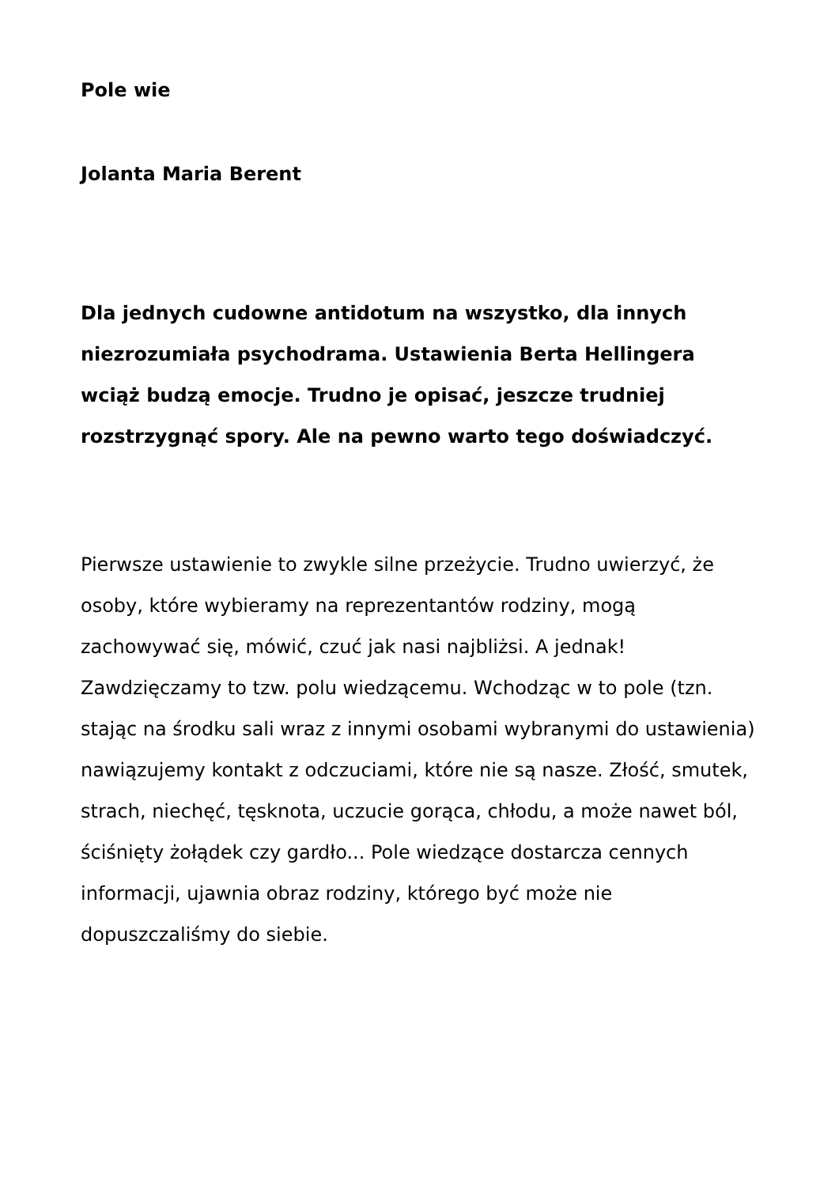Pole wie
Jolanta Maria Berent
Dla jednych cudowne antidotum na wszystko, dla innych niezrozumiała psychodrama. Ustawienia Berta Hellingera wciąż budzą emocje. Trudno je opisać, jeszcze trudniej rozstrzygnąć spory. Ale na pewno warto tego doświadczyć.
Pierwsze ustawienie to zwykle silne przeżycie. Trudno uwierzyć, że osoby, które wybieramy na reprezentantów rodziny, mogą zachowywać się, mówić, czuć jak nasi najbliżsi. A jednak! Zawdzięczamy to tzw. polu wiedzącemu. Wchodząc w to pole (tzn. stając na środku sali wraz z innymi osobami wybranymi do ustawienia) nawiązujemy kontakt z odczuciami, które nie są nasze. Złość, smutek, strach, niechęć, tęsknota, uczucie gorąca, chłodu, a może nawet ból, ściśnięty żołądek czy gardło... Pole wiedzące dostarcza cennych informacji, ujawnia obraz rodziny, którego być może nie dopuszczaliśmy do siebie.